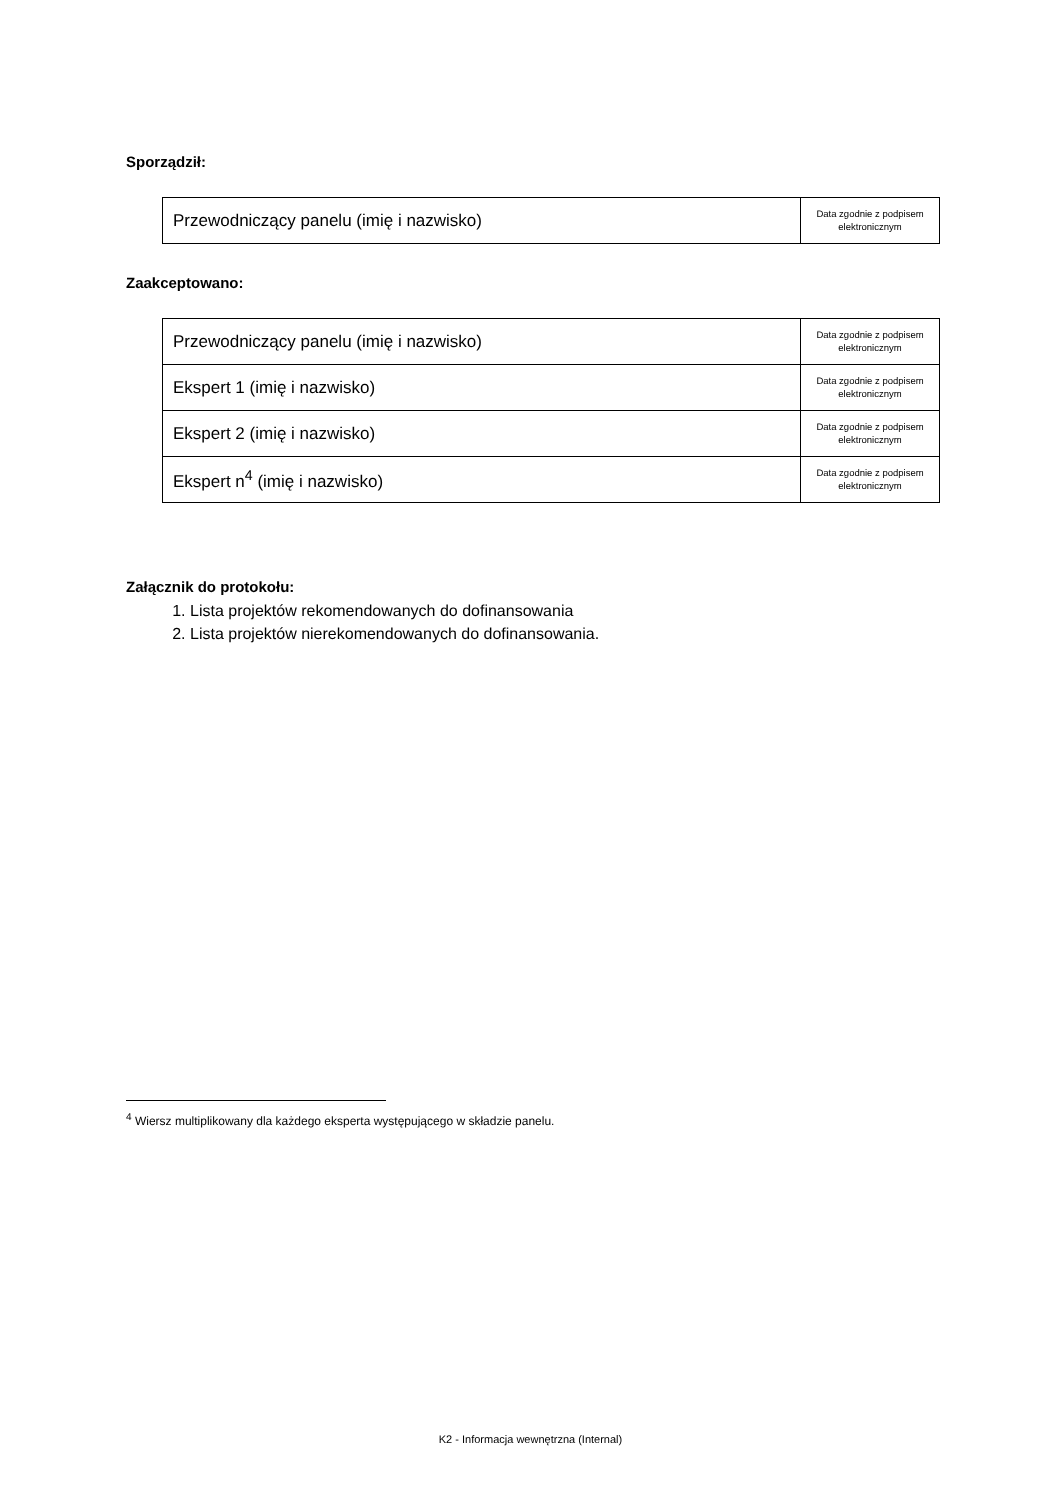Sporządził:
| Przewodniczący panelu (imię i nazwisko) | Data zgodnie z podpisem elektronicznym |
Zaakceptowano:
| Przewodniczący panelu (imię i nazwisko) | Data zgodnie z podpisem elektronicznym |
| Ekspert 1 (imię i nazwisko) | Data zgodnie z podpisem elektronicznym |
| Ekspert 2 (imię i nazwisko) | Data zgodnie z podpisem elektronicznym |
| Ekspert n<sup>4</sup> (imię i nazwisko) | Data zgodnie z podpisem elektronicznym |
Załącznik do protokołu:
1. Lista projektów rekomendowanych do dofinansowania
2. Lista projektów nierekomendowanych do dofinansowania.
<sup>4</sup> Wiersz multiplikowany dla każdego eksperta występującego w składzie panelu.
K2 - Informacja wewnętrzna (Internal)